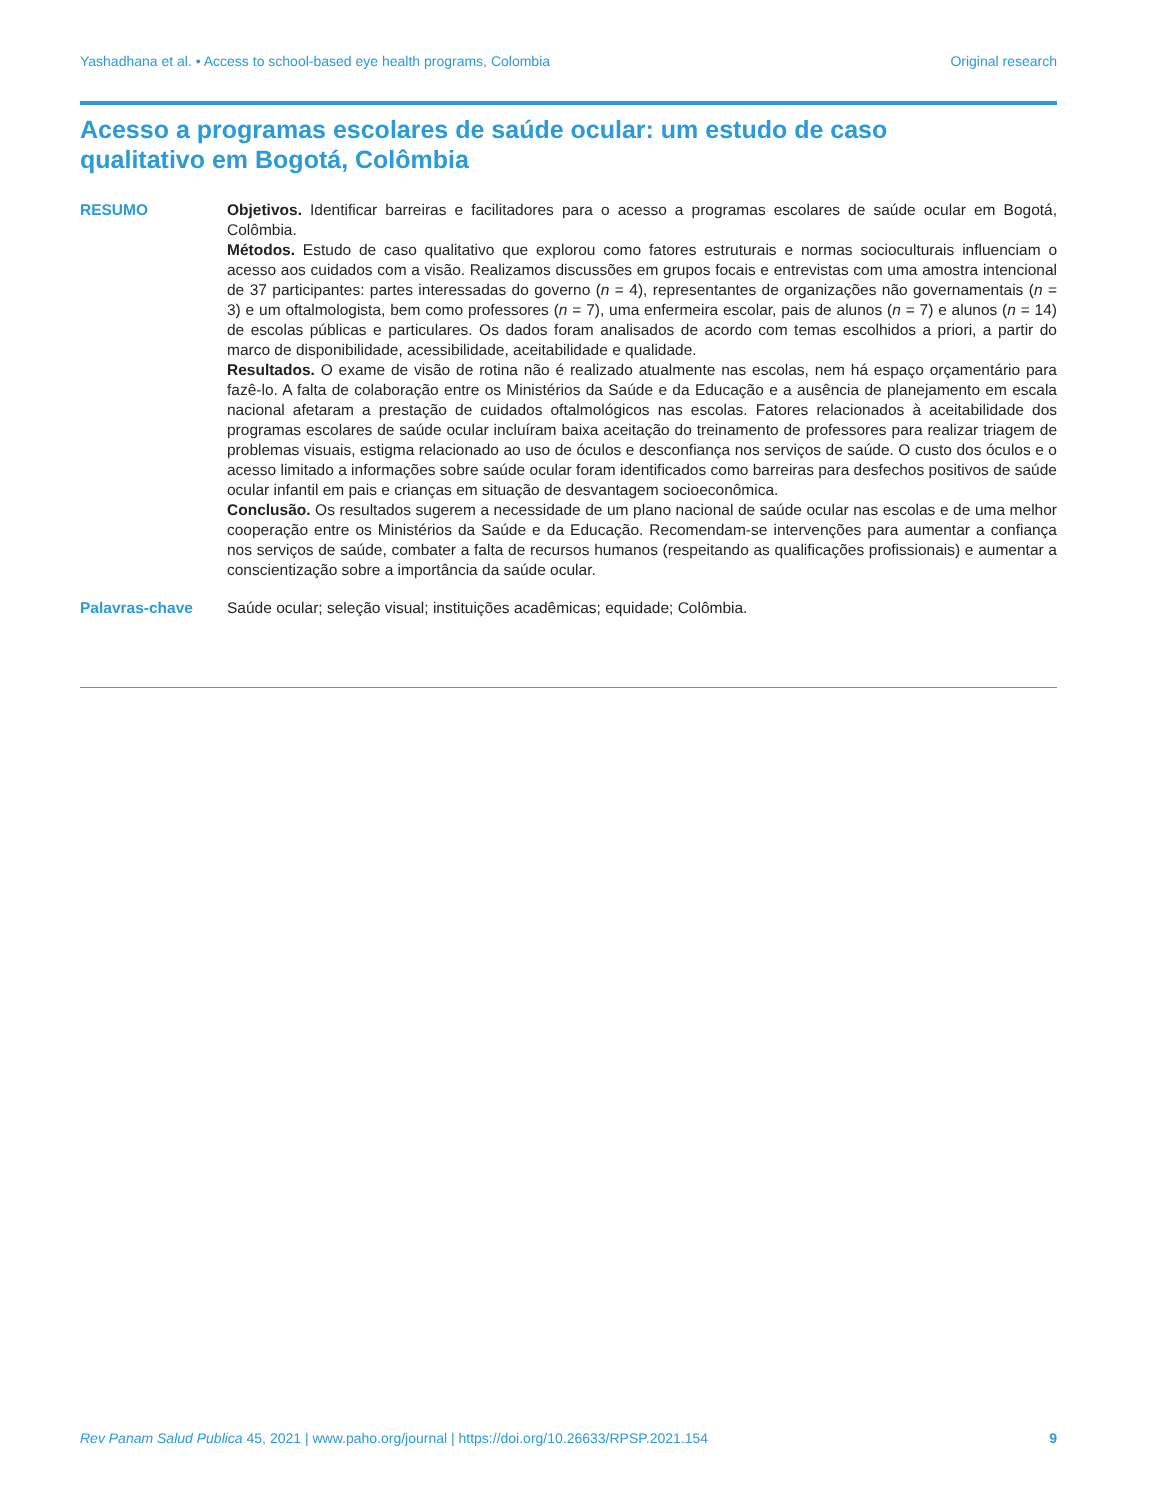Yashadhana et al. • Access to school-based eye health programs, Colombia Original research
Acesso a programas escolares de saúde ocular: um estudo de caso qualitativo em Bogotá, Colômbia
RESUMO Objetivos. Identificar barreiras e facilitadores para o acesso a programas escolares de saúde ocular em Bogotá, Colômbia.
Métodos. Estudo de caso qualitativo que explorou como fatores estruturais e normas socioculturais influenciam o acesso aos cuidados com a visão. Realizamos discussões em grupos focais e entrevistas com uma amostra intencional de 37 participantes: partes interessadas do governo (n = 4), representantes de organizações não governamentais (n = 3) e um oftalmologista, bem como professores (n = 7), uma enfermeira escolar, pais de alunos (n = 7) e alunos (n = 14) de escolas públicas e particulares. Os dados foram analisados de acordo com temas escolhidos a priori, a partir do marco de disponibilidade, acessibilidade, aceitabilidade e qualidade.
Resultados. O exame de visão de rotina não é realizado atualmente nas escolas, nem há espaço orçamentário para fazê-lo. A falta de colaboração entre os Ministérios da Saúde e da Educação e a ausência de planejamento em escala nacional afetaram a prestação de cuidados oftalmológicos nas escolas. Fatores relacionados à aceitabilidade dos programas escolares de saúde ocular incluíram baixa aceitação do treinamento de professores para realizar triagem de problemas visuais, estigma relacionado ao uso de óculos e desconfiança nos serviços de saúde. O custo dos óculos e o acesso limitado a informações sobre saúde ocular foram identificados como barreiras para desfechos positivos de saúde ocular infantil em pais e crianças em situação de desvantagem socioeconômica.
Conclusão. Os resultados sugerem a necessidade de um plano nacional de saúde ocular nas escolas e de uma melhor cooperação entre os Ministérios da Saúde e da Educação. Recomendam-se intervenções para aumentar a confiança nos serviços de saúde, combater a falta de recursos humanos (respeitando as qualificações profissionais) e aumentar a conscientização sobre a importância da saúde ocular.
Palavras-chave Saúde ocular; seleção visual; instituições acadêmicas; equidade; Colômbia.
Rev Panam Salud Publica 45, 2021 | www.paho.org/journal | https://doi.org/10.26633/RPSP.2021.154 9